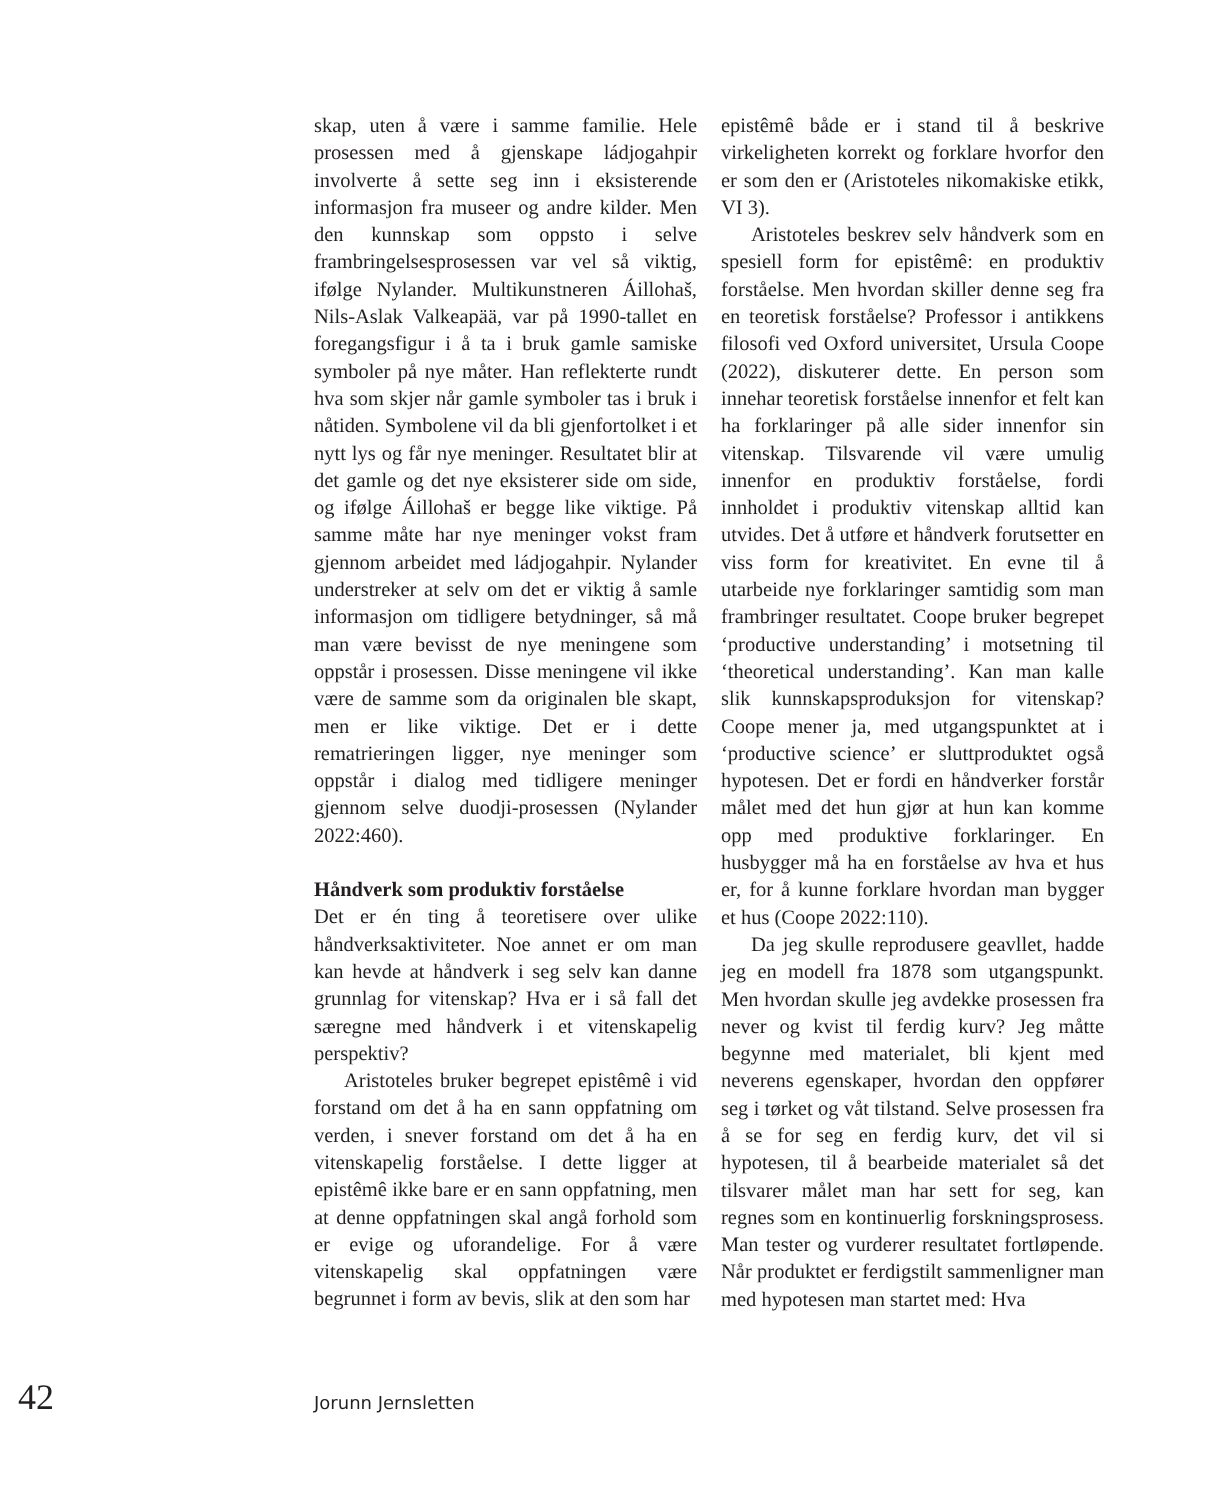skap, uten å være i samme familie. Hele prosessen med å gjenskape ládjogahpir involverte å sette seg inn i eksisterende informasjon fra museer og andre kilder. Men den kunnskap som oppsto i selve frambringelsesprosessen var vel så viktig, ifølge Nylander. Multikunstneren Áillohaš, Nils-Aslak Valkeapää, var på 1990-tallet en foregangsfigur i å ta i bruk gamle samiske symboler på nye måter. Han reflekterte rundt hva som skjer når gamle symboler tas i bruk i nåtiden. Symbolene vil da bli gjenfortolket i et nytt lys og får nye meninger. Resultatet blir at det gamle og det nye eksisterer side om side, og ifølge Áillohaš er begge like viktige. På samme måte har nye meninger vokst fram gjennom arbeidet med ládjogahpir. Nylander understreker at selv om det er viktig å samle informasjon om tidligere betydninger, så må man være bevisst de nye meningene som oppstår i prosessen. Disse meningene vil ikke være de samme som da originalen ble skapt, men er like viktige. Det er i dette rematrieringen ligger, nye meninger som oppstår i dialog med tidligere meninger gjennom selve duodji-prosessen (Nylander 2022:460).
Håndverk som produktiv forståelse
Det er én ting å teoretisere over ulike håndverksaktiviteter. Noe annet er om man kan hevde at håndverk i seg selv kan danne grunnlag for vitenskap? Hva er i så fall det særegne med håndverk i et vitenskapelig perspektiv?
Aristoteles bruker begrepet epistêmê i vid forstand om det å ha en sann oppfatning om verden, i snever forstand om det å ha en vitenskapelig forståelse. I dette ligger at epistêmê ikke bare er en sann oppfatning, men at denne oppfatningen skal angå forhold som er evige og uforandelige. For å være vitenskapelig skal oppfatningen være begrunnet i form av bevis, slik at den som har
epistêmê både er i stand til å beskrive virkeligheten korrekt og forklare hvorfor den er som den er (Aristoteles nikomakiske etikk, VI 3).
Aristoteles beskrev selv håndverk som en spesiell form for epistêmê: en produktiv forståelse. Men hvordan skiller denne seg fra en teoretisk forståelse? Professor i antikkens filosofi ved Oxford universitet, Ursula Coope (2022), diskuterer dette. En person som innehar teoretisk forståelse innenfor et felt kan ha forklaringer på alle sider innenfor sin vitenskap. Tilsvarende vil være umulig innenfor en produktiv forståelse, fordi innholdet i produktiv vitenskap alltid kan utvides. Det å utføre et håndverk forutsetter en viss form for kreativitet. En evne til å utarbeide nye forklaringer samtidig som man frambringer resultatet. Coope bruker begrepet ‘productive understanding’ i motsetning til ‘theoretical understanding’. Kan man kalle slik kunnskapsproduksjon for vitenskap? Coope mener ja, med utgangspunktet at i ‘productive science’ er sluttproduktet også hypotesen. Det er fordi en håndverker forstår målet med det hun gjør at hun kan komme opp med produktive forklaringer. En husbygger må ha en forståelse av hva et hus er, for å kunne forklare hvordan man bygger et hus (Coope 2022:110).
Da jeg skulle reprodusere geavllet, hadde jeg en modell fra 1878 som utgangspunkt. Men hvordan skulle jeg avdekke prosessen fra never og kvist til ferdig kurv? Jeg måtte begynne med materialet, bli kjent med neverens egenskaper, hvordan den oppfører seg i tørket og våt tilstand. Selve prosessen fra å se for seg en ferdig kurv, det vil si hypotesen, til å bearbeide materialet så det tilsvarer målet man har sett for seg, kan regnes som en kontinuerlig forskningsprosess. Man tester og vurderer resultatet fortløpende. Når produktet er ferdigstilt sammenligner man med hypotesen man startet med: Hva
42 Jorunn Jernsletten